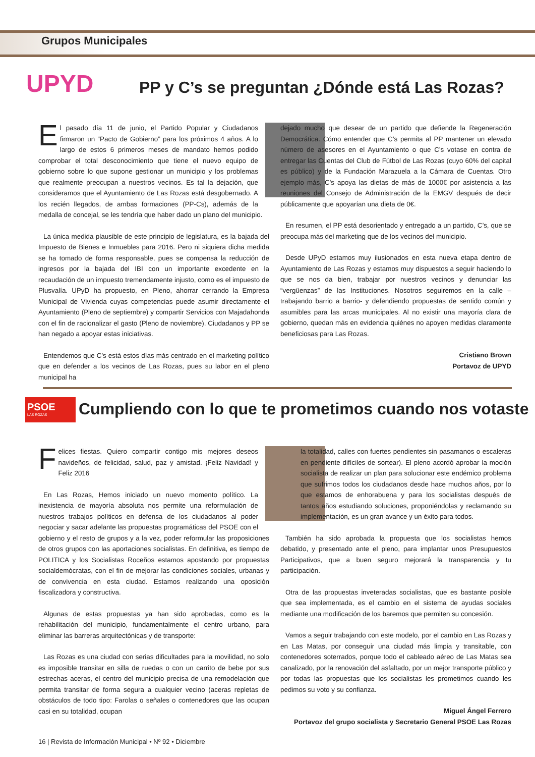Grupos Municipales
UPYD
PP y C’s se preguntan ¿Dónde está Las Rozas?
El pasado día 11 de junio, el Partido Popular y Ciudadanos firmaron un “Pacto de Gobierno” para los próximos 4 años. A lo largo de estos 6 primeros meses de mandato hemos podido comprobar el total desconocimiento que tiene el nuevo equipo de gobierno sobre lo que supone gestionar un municipio y los problemas que realmente preocupan a nuestros vecinos. Es tal la dejación, que consideramos que el Ayuntamiento de Las Rozas está desgobernado. A los recién llegados, de ambas formaciones (PP-Cs), además de la medalla de concejal, se les tendría que haber dado un plano del municipio.
La única medida plausible de este principio de legislatura, es la bajada del Impuesto de Bienes e Inmuebles para 2016. Pero ni siquiera dicha medida se ha tomado de forma responsable, pues se compensa la reducción de ingresos por la bajada del IBI con un importante excedente en la recaudación de un impuesto tremendamente injusto, como es el impuesto de Plusvalía. UPyD ha propuesto, en Pleno, ahorrar cerrando la Empresa Municipal de Vivienda cuyas competencias puede asumir directamente el Ayuntamiento (Pleno de septiembre) y compartir Servicios con Majadahonda con el fin de racionalizar el gasto (Pleno de noviembre). Ciudadanos y PP se han negado a apoyar estas iniciativas.
Entendemos que C’s está estos días más centrado en el marketing político que en defender a los vecinos de Las Rozas, pues su labor en el pleno municipal ha
dejado mucho que desear de un partido que defiende la Regeneración Democrática. Cómo entender que C’s permita al PP mantener un elevado número de asesores en el Ayuntamiento o que C’s votase en contra de entregar las Cuentas del Club de Fútbol de Las Rozas (cuyo 60% del capital es público) y de la Fundación Marazuela a la Cámara de Cuentas. Otro ejemplo más, C’s apoya las dietas de más de 1000€ por asistencia a las reuniones del Consejo de Administración de la EMGV después de decir públicamente que apoyarían una dieta de 0€.
En resumen, el PP está desorientado y entregado a un partido, C’s, que se preocupa más del marketing que de los vecinos del municipio.
Desde UPyD estamos muy ilusionados en esta nueva etapa dentro de Ayuntamiento de Las Rozas y estamos muy dispuestos a seguir haciendo lo que se nos da bien, trabajar por nuestros vecinos y denunciar las “vergüenzas” de las Instituciones. Nosotros seguiremos en la calle –trabajando barrio a barrio- y defendiendo propuestas de sentido común y asumibles para las arcas municipales. Al no existir una mayoría clara de gobierno, quedan más en evidencia quiénes no apoyen medidas claramente beneficiosas para Las Rozas.
Cristiano Brown
Portavoz de UPYD
PSOE
LAS ROZAS
Cumpliendo con lo que te prometimos cuando nos votaste
Felices fiestas. Quiero compartir contigo mis mejores deseos navideños, de felicidad, salud, paz y amistad. ¡Feliz Navidad! y Feliz 2016
En Las Rozas, Hemos iniciado un nuevo momento político. La inexistencia de mayoría absoluta nos permite una reformulación de nuestros trabajos políticos en defensa de los ciudadanos al poder negociar y sacar adelante las propuestas programáticas del PSOE con el gobierno y el resto de grupos y a la vez, poder reformular las proposiciones de otros grupos con las aportaciones socialistas. En definitiva, es tiempo de POLITICA y los Socialistas Roceños estamos apostando por propuestas socialdemócratas, con el fin de mejorar las condiciones sociales, urbanas y de convivencia en esta ciudad. Estamos realizando una oposición fiscalizadora y constructiva.
Algunas de estas propuestas ya han sido aprobadas, como es la rehabilitación del municipio, fundamentalmente el centro urbano, para eliminar las barreras arquitectónicas y de transporte:
Las Rozas es una ciudad con serias dificultades para la movilidad, no solo es imposible transitar en silla de ruedas o con un carrito de bebe por sus estrechas aceras, el centro del municipio precisa de una remodelación que permita transitar de forma segura a cualquier vecino (aceras repletas de obstáculos de todo tipo: Farolas o señales o contenedores que las ocupan casi en su totalidad, ocupan
la totalidad, calles con fuertes pendientes sin pasamanos o escaleras en pendiente difíciles de sortear). El pleno acordó aprobar la moción socialista de realizar un plan para solucionar este endémico problema que sufrimos todos los ciudadanos desde hace muchos años, por lo que estamos de enhorabuena y para los socialistas después de tantos años estudiando soluciones, proponiéndolas y reclamando su implementación, es un gran avance y un éxito para todos.
También ha sido aprobada la propuesta que los socialistas hemos debatido, y presentado ante el pleno, para implantar unos Presupuestos Participativos, que a buen seguro mejorará la transparencia y tu participación.
Otra de las propuestas inveteradas socialistas, que es bastante posible que sea implementada, es el cambio en el sistema de ayudas sociales mediante una modificación de los baremos que permiten su concesión.
Vamos a seguir trabajando con este modelo, por el cambio en Las Rozas y en Las Matas, por conseguir una ciudad más limpia y transitable, con contenedores soterrados, porque todo el cableado aéreo de Las Matas sea canalizado, por la renovación del asfaltado, por un mejor transporte público y por todas las propuestas que los socialistas les prometimos cuando les pedimos su voto y su confianza.
Miguel Ángel Ferrero
Portavoz del grupo socialista y Secretario General PSOE Las Rozas
16 | Revista de Información Municipal • Nº 92 • Diciembre